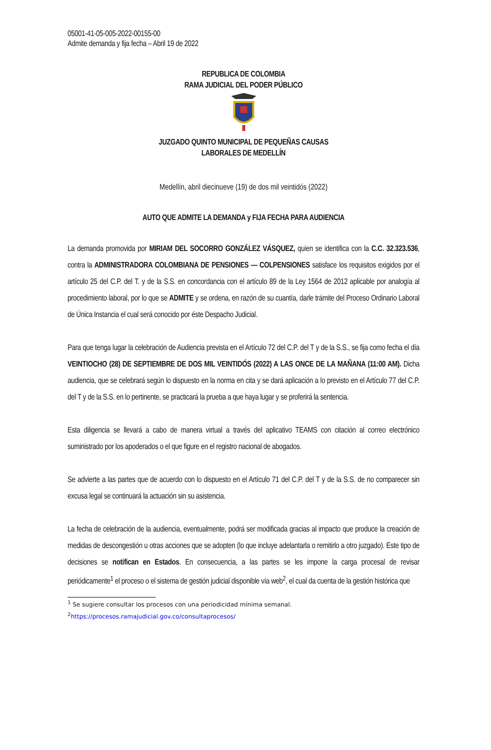05001-41-05-005-2022-00155-00
Admite demanda y fija fecha – Abril 19 de 2022
REPUBLICA DE COLOMBIA
RAMA JUDICIAL DEL PODER PÚBLICO
JUZGADO QUINTO MUNICIPAL DE PEQUEÑAS CAUSAS
LABORALES DE MEDELLÍN
Medellín, abril diecinueve (19) de dos mil veintidós (2022)
AUTO QUE ADMITE LA DEMANDA y FIJA FECHA PARA AUDIENCIA
La demanda promovida por MIRIAM DEL SOCORRO GONZÁLEZ VÁSQUEZ, quien se identifica con la C.C. 32.323.536, contra la ADMINISTRADORA COLOMBIANA DE PENSIONES — COLPENSIONES satisface los requisitos exigidos por el artículo 25 del C.P. del T. y de la S.S. en concordancia con el artículo 89 de la Ley 1564 de 2012 aplicable por analogía al procedimiento laboral, por lo que se ADMITE y se ordena, en razón de su cuantía, darle trámite del Proceso Ordinario Laboral de Única Instancia el cual será conocido por éste Despacho Judicial.
Para que tenga lugar la celebración de Audiencia prevista en el Artículo 72 del C.P. del T y de la S.S., se fija como fecha el día VEINTIOCHO (28) DE SEPTIEMBRE DE DOS MIL VEINTIDÓS (2022) A LAS ONCE DE LA MAÑANA (11:00 AM). Dicha audiencia, que se celebrará según lo dispuesto en la norma en cita y se dará aplicación a lo previsto en el Artículo 77 del C.P. del T y de la S.S. en lo pertinente, se practicará la prueba a que haya lugar y se proferirá la sentencia.
Esta diligencia se llevará a cabo de manera virtual a través del aplicativo TEAMS con citación al correo electrónico suministrado por los apoderados o el que figure en el registro nacional de abogados.
Se advierte a las partes que de acuerdo con lo dispuesto en el Artículo 71 del C.P. del T y de la S.S. de no comparecer sin excusa legal se continuará la actuación sin su asistencia.
La fecha de celebración de la audiencia, eventualmente, podrá ser modificada gracias al impacto que produce la creación de medidas de descongestión u otras acciones que se adopten (lo que incluye adelantarla o remitirlo a otro juzgado). Este tipo de decisiones se notifican en Estados. En consecuencia, a las partes se les impone la carga procesal de revisar periódicamente<sup>1</sup> el proceso o el sistema de gestión judicial disponible vía web<sup>2</sup>, el cual da cuenta de la gestión histórica que
<sup>1</sup> Se sugiere consultar los procesos con una periodicidad mínima semanal.
<sup>2</sup> https://procesos.ramajudicial.gov.co/consultaprocesos/